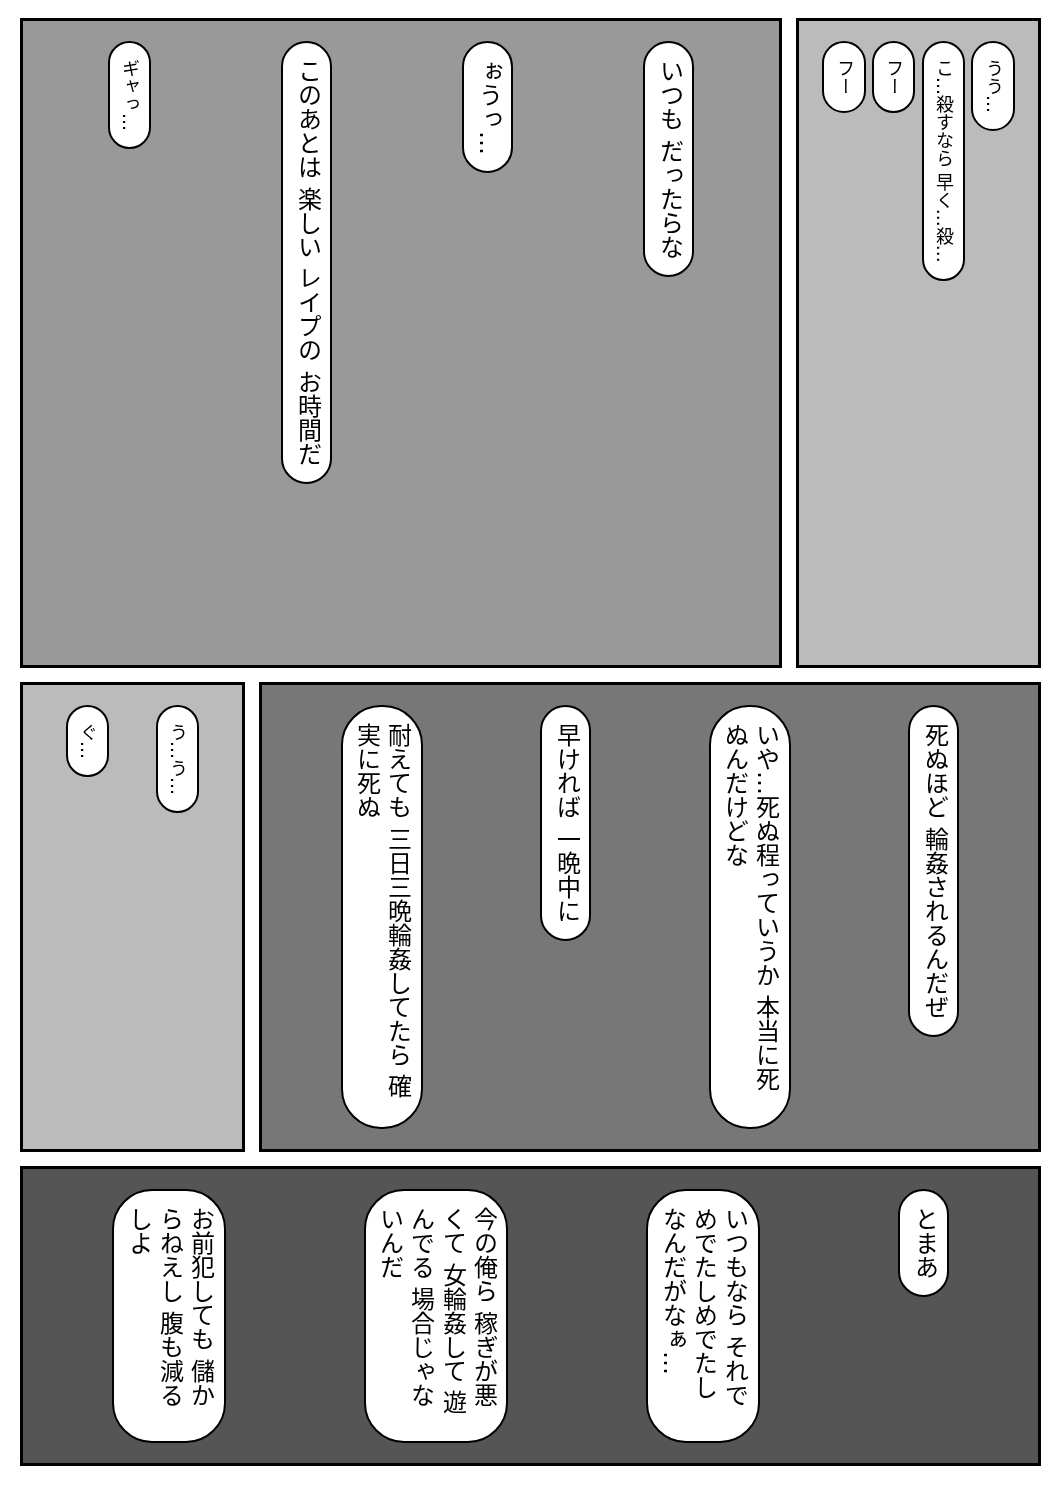うう…
こ…殺すなら 早く…殺…
フー
フー
いつも だったらな
ぉうっ…
このあとは 楽しい レイプの お時間だ
ギャっ…
死ぬほど 輪姦されるんだぜ
いや…死ぬ程っていうか 本当に死ぬんだけどな
早ければ 一晩中に
耐えても 三日三晩輪姦してたら 確実に死ぬ
う…う…
ぐ…
とまあ
いつもなら それで めでたしめでたし なんだがなぁ…
今の俺ら 稼ぎが悪くて 女輪姦して 遊んでる 場合じゃないんだ
お前犯しても 儲からねえし 腹も減るしよ